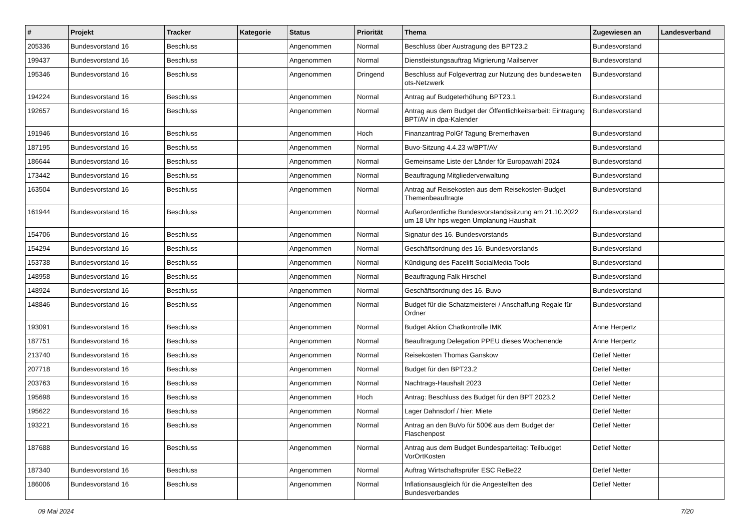| # | Projekt | Tracker | Kategorie | Status | Priorität | Thema | Zugewiesen an | Landesverband |
| --- | --- | --- | --- | --- | --- | --- | --- | --- |
| 205336 | Bundesvorstand 16 | Beschluss | | Angenommen | Normal | Beschluss über Austragung des BPT23.2 | Bundesvorstand | |
| 199437 | Bundesvorstand 16 | Beschluss | | Angenommen | Normal | Dienstleistungsauftrag Migrierung Mailserver | Bundesvorstand | |
| 195346 | Bundesvorstand 16 | Beschluss | | Angenommen | Dringend | Beschluss auf Folgevertrag zur Nutzung des bundesweiten ots-Netzwerk | Bundesvorstand | |
| 194224 | Bundesvorstand 16 | Beschluss | | Angenommen | Normal | Antrag auf Budgeterhöhung BPT23.1 | Bundesvorstand | |
| 192657 | Bundesvorstand 16 | Beschluss | | Angenommen | Normal | Antrag aus dem Budget der Öffentlichkeitsarbeit: Eintragung BPT/AV in dpa-Kalender | Bundesvorstand | |
| 191946 | Bundesvorstand 16 | Beschluss | | Angenommen | Hoch | Finanzantrag PolGf Tagung Bremerhaven | Bundesvorstand | |
| 187195 | Bundesvorstand 16 | Beschluss | | Angenommen | Normal | Buvo-Sitzung 4.4.23 w/BPT/AV | Bundesvorstand | |
| 186644 | Bundesvorstand 16 | Beschluss | | Angenommen | Normal | Gemeinsame Liste der Länder für Europawahl 2024 | Bundesvorstand | |
| 173442 | Bundesvorstand 16 | Beschluss | | Angenommen | Normal | Beauftragung Mitgliederverwaltung | Bundesvorstand | |
| 163504 | Bundesvorstand 16 | Beschluss | | Angenommen | Normal | Antrag auf Reisekosten aus dem Reisekosten-Budget Themenbeauftragte | Bundesvorstand | |
| 161944 | Bundesvorstand 16 | Beschluss | | Angenommen | Normal | Außerordentliche Bundesvorstandssitzung am 21.10.2022 um 18 Uhr hps wegen Umplanung Haushalt | Bundesvorstand | |
| 154706 | Bundesvorstand 16 | Beschluss | | Angenommen | Normal | Signatur des 16. Bundesvorstands | Bundesvorstand | |
| 154294 | Bundesvorstand 16 | Beschluss | | Angenommen | Normal | Geschäftsordnung des 16. Bundesvorstands | Bundesvorstand | |
| 153738 | Bundesvorstand 16 | Beschluss | | Angenommen | Normal | Kündigung des Facelift SocialMedia Tools | Bundesvorstand | |
| 148958 | Bundesvorstand 16 | Beschluss | | Angenommen | Normal | Beauftragung Falk Hirschel | Bundesvorstand | |
| 148924 | Bundesvorstand 16 | Beschluss | | Angenommen | Normal | Geschäftsordnung des 16. Buvo | Bundesvorstand | |
| 148846 | Bundesvorstand 16 | Beschluss | | Angenommen | Normal | Budget für die Schatzmeisterei / Anschaffung Regale für Ordner | Bundesvorstand | |
| 193091 | Bundesvorstand 16 | Beschluss | | Angenommen | Normal | Budget Aktion Chatkontrolle IMK | Anne Herpertz | |
| 187751 | Bundesvorstand 16 | Beschluss | | Angenommen | Normal | Beauftragung Delegation PPEU dieses Wochenende | Anne Herpertz | |
| 213740 | Bundesvorstand 16 | Beschluss | | Angenommen | Normal | Reisekosten Thomas Ganskow | Detlef Netter | |
| 207718 | Bundesvorstand 16 | Beschluss | | Angenommen | Normal | Budget für den BPT23.2 | Detlef Netter | |
| 203763 | Bundesvorstand 16 | Beschluss | | Angenommen | Normal | Nachtrags-Haushalt 2023 | Detlef Netter | |
| 195698 | Bundesvorstand 16 | Beschluss | | Angenommen | Hoch | Antrag: Beschluss des Budget für den BPT 2023.2 | Detlef Netter | |
| 195622 | Bundesvorstand 16 | Beschluss | | Angenommen | Normal | Lager Dahnsdorf / hier: Miete | Detlef Netter | |
| 193221 | Bundesvorstand 16 | Beschluss | | Angenommen | Normal | Antrag an den BuVo für 500€ aus dem Budget der Flaschenpost | Detlef Netter | |
| 187688 | Bundesvorstand 16 | Beschluss | | Angenommen | Normal | Antrag aus dem Budget Bundesparteitag: Teilbudget VorOrtKosten | Detlef Netter | |
| 187340 | Bundesvorstand 16 | Beschluss | | Angenommen | Normal | Auftrag Wirtschaftsprüfer ESC ReBe22 | Detlef Netter | |
| 186006 | Bundesvorstand 16 | Beschluss | | Angenommen | Normal | Inflationsausgleich für die Angestellten des Bundesverbandes | Detlef Netter | |
09 Mai 2024 7/20